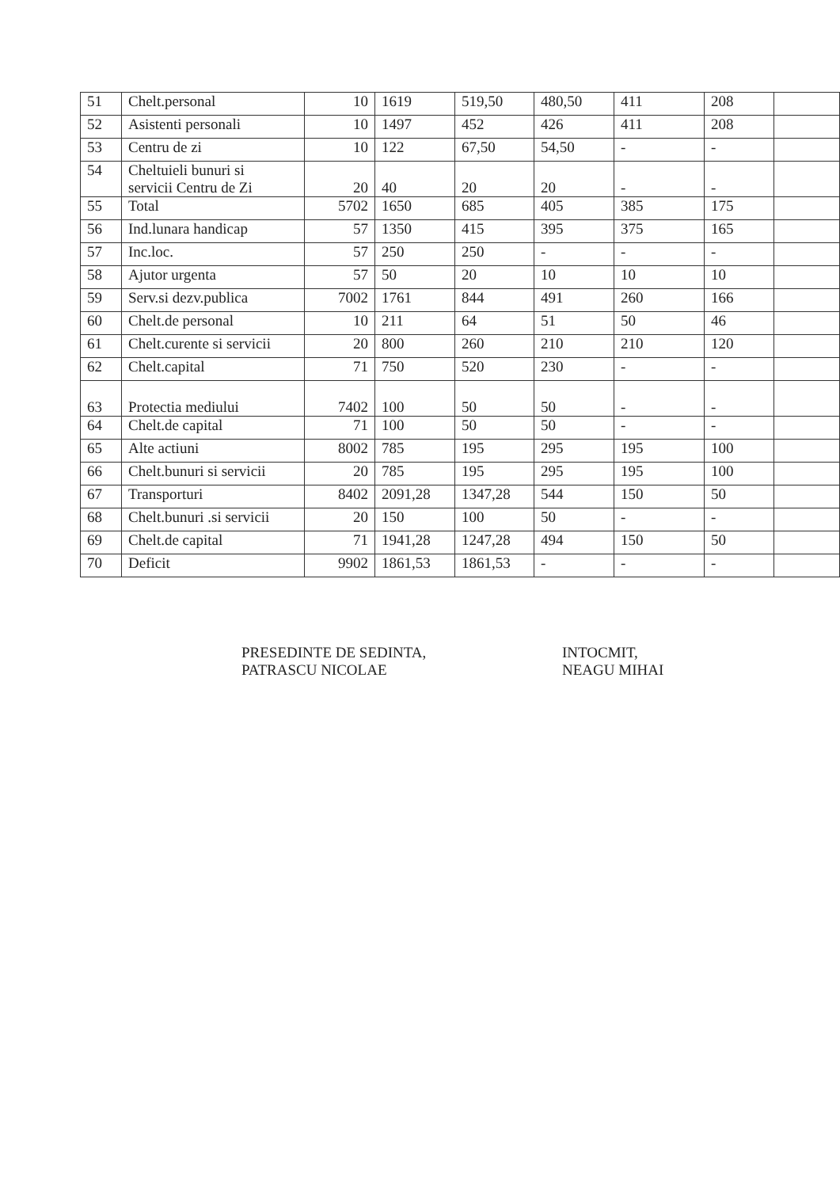| 51 | Chelt.personal | 10 | 1619 | 519,50 | 480,50 | 411 | 208 | |
| 52 | Asistenti personali | 10 | 1497 | 452 | 426 | 411 | 208 | |
| 53 | Centru de zi | 10 | 122 | 67,50 | 54,50 | - | - | |
| 54 | Cheltuieli bunuri si servicii Centru de Zi | 20 | 40 | 20 | 20 | - | - | |
| 55 | Total | 5702 | 1650 | 685 | 405 | 385 | 175 | |
| 56 | Ind.lunara handicap | 57 | 1350 | 415 | 395 | 375 | 165 | |
| 57 | Inc.loc. | 57 | 250 | 250 | - | - | - | |
| 58 | Ajutor urgenta | 57 | 50 | 20 | 10 | 10 | 10 | |
| 59 | Serv.si dezv.publica | 7002 | 1761 | 844 | 491 | 260 | 166 | |
| 60 | Chelt.de personal | 10 | 211 | 64 | 51 | 50 | 46 | |
| 61 | Chelt.curente si servicii | 20 | 800 | 260 | 210 | 210 | 120 | |
| 62 | Chelt.capital | 71 | 750 | 520 | 230 | - | - | |
| 63 | Protectia mediului | 7402 | 100 | 50 | 50 | - | - | |
| 64 | Chelt.de capital | 71 | 100 | 50 | 50 | - | - | |
| 65 | Alte actiuni | 8002 | 785 | 195 | 295 | 195 | 100 | |
| 66 | Chelt.bunuri si servicii | 20 | 785 | 195 | 295 | 195 | 100 | |
| 67 | Transporturi | 8402 | 2091,28 | 1347,28 | 544 | 150 | 50 | |
| 68 | Chelt.bunuri .si servicii | 20 | 150 | 100 | 50 | - | - | |
| 69 | Chelt.de capital | 71 | 1941,28 | 1247,28 | 494 | 150 | 50 | |
| 70 | Deficit | 9902 | 1861,53 | 1861,53 | - | - | - | |
PRESEDINTE DE SEDINTA,
PATRASCU NICOLAE
INTOCMIT,
NEAGU MIHAI